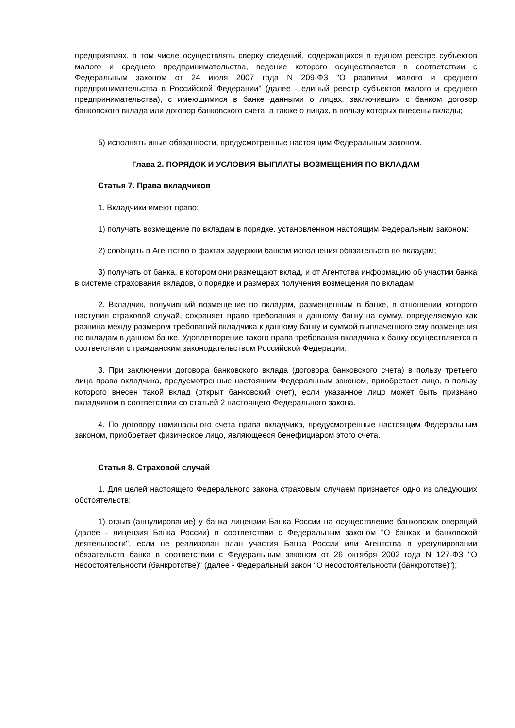предприятиях, в том числе осуществлять сверку сведений, содержащихся в едином реестре субъектов малого и среднего предпринимательства, ведение которого осуществляется в соответствии с Федеральным законом от 24 июля 2007 года N 209-ФЗ "О развитии малого и среднего предпринимательства в Российской Федерации" (далее - единый реестр субъектов малого и среднего предпринимательства), с имеющимися в банке данными о лицах, заключивших с банком договор банковского вклада или договор банковского счета, а также о лицах, в пользу которых внесены вклады;
5) исполнять иные обязанности, предусмотренные настоящим Федеральным законом.
Глава 2. ПОРЯДОК И УСЛОВИЯ ВЫПЛАТЫ ВОЗМЕЩЕНИЯ ПО ВКЛАДАМ
Статья 7. Права вкладчиков
1. Вкладчики имеют право:
1) получать возмещение по вкладам в порядке, установленном настоящим Федеральным законом;
2) сообщать в Агентство о фактах задержки банком исполнения обязательств по вкладам;
3) получать от банка, в котором они размещают вклад, и от Агентства информацию об участии банка в системе страхования вкладов, о порядке и размерах получения возмещения по вкладам.
2. Вкладчик, получивший возмещение по вкладам, размещенным в банке, в отношении которого наступил страховой случай, сохраняет право требования к данному банку на сумму, определяемую как разница между размером требований вкладчика к данному банку и суммой выплаченного ему возмещения по вкладам в данном банке. Удовлетворение такого права требования вкладчика к банку осуществляется в соответствии с гражданским законодательством Российской Федерации.
3. При заключении договора банковского вклада (договора банковского счета) в пользу третьего лица права вкладчика, предусмотренные настоящим Федеральным законом, приобретает лицо, в пользу которого внесен такой вклад (открыт банковский счет), если указанное лицо может быть признано вкладчиком в соответствии со статьей 2 настоящего Федерального закона.
4. По договору номинального счета права вкладчика, предусмотренные настоящим Федеральным законом, приобретает физическое лицо, являющееся бенефициаром этого счета.
Статья 8. Страховой случай
1. Для целей настоящего Федерального закона страховым случаем признается одно из следующих обстоятельств:
1) отзыв (аннулирование) у банка лицензии Банка России на осуществление банковских операций (далее - лицензия Банка России) в соответствии с Федеральным законом "О банках и банковской деятельности", если не реализован план участия Банка России или Агентства в урегулировании обязательств банка в соответствии с Федеральным законом от 26 октября 2002 года N 127-ФЗ "О несостоятельности (банкротстве)" (далее - Федеральный закон "О несостоятельности (банкротстве)");